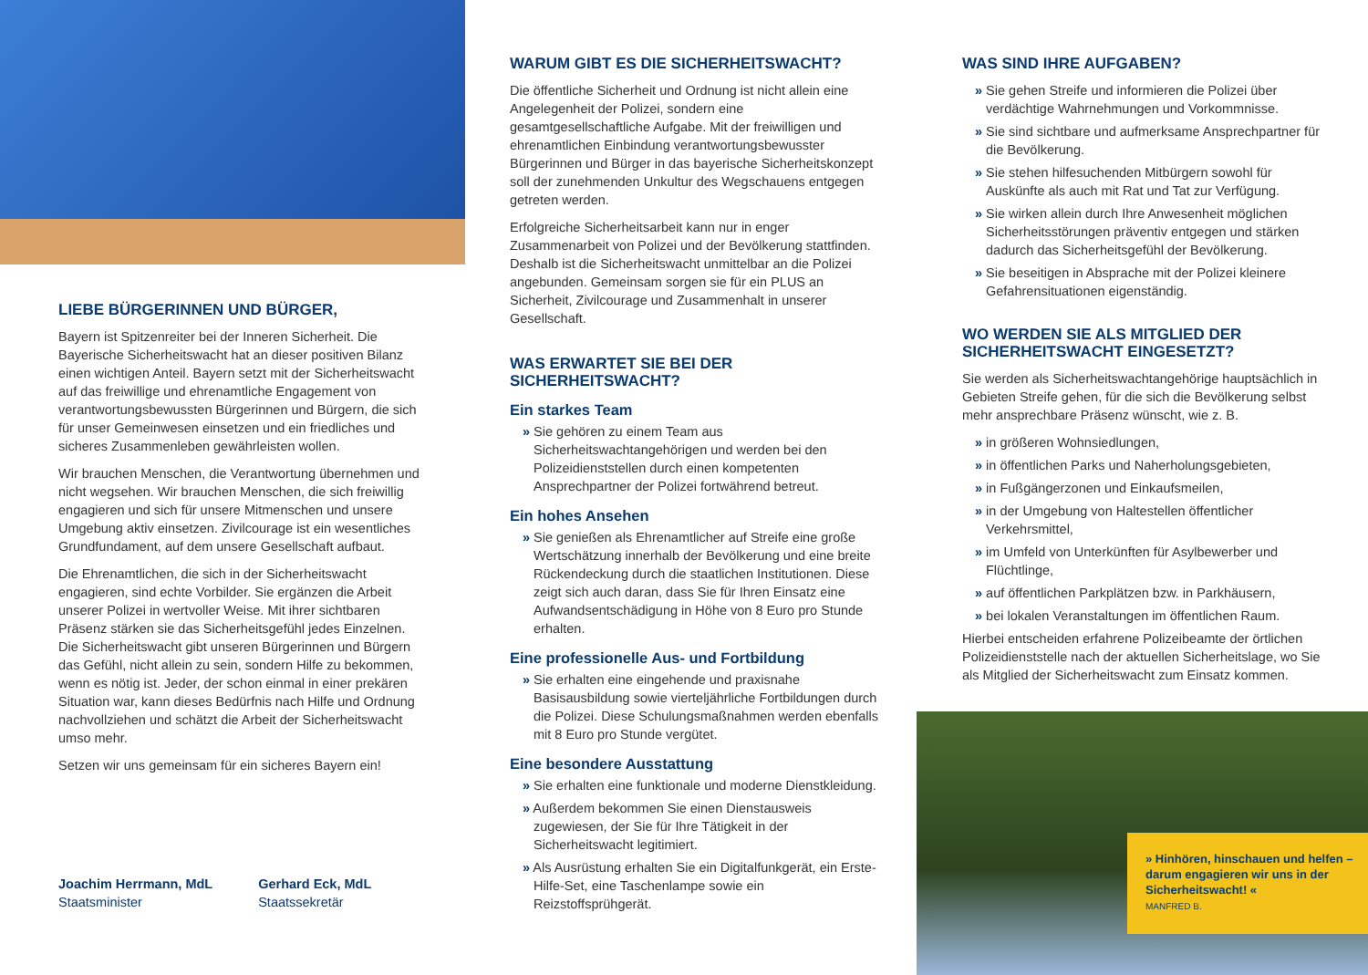LIEBE BÜRGERINNEN UND BÜRGER,
Bayern ist Spitzenreiter bei der Inneren Sicherheit. Die Bayerische Sicherheitswacht hat an dieser positiven Bilanz einen wichtigen Anteil. Bayern setzt mit der Sicherheitswacht auf das freiwillige und ehrenamtliche Engagement von verantwortungsbewussten Bürgerinnen und Bürgern, die sich für unser Gemeinwesen einsetzen und ein friedliches und sicheres Zusammenleben gewährleisten wollen.
Wir brauchen Menschen, die Verantwortung übernehmen und nicht wegsehen. Wir brauchen Menschen, die sich freiwillig engagieren und sich für unsere Mitmenschen und unsere Umgebung aktiv einsetzen. Zivilcourage ist ein wesentliches Grundfundament, auf dem unsere Gesellschaft aufbaut.
Die Ehrenamtlichen, die sich in der Sicherheitswacht engagieren, sind echte Vorbilder. Sie ergänzen die Arbeit unserer Polizei in wertvoller Weise. Mit ihrer sichtbaren Präsenz stärken sie das Sicherheitsgefühl jedes Einzelnen. Die Sicherheitswacht gibt unseren Bürgerinnen und Bürgern das Gefühl, nicht allein zu sein, sondern Hilfe zu bekommen, wenn es nötig ist. Jeder, der schon einmal in einer prekären Situation war, kann dieses Bedürfnis nach Hilfe und Ordnung nachvollziehen und schätzt die Arbeit der Sicherheitswacht umso mehr.
Setzen wir uns gemeinsam für ein sicheres Bayern ein!
Joachim Herrmann, MdL
Staatsminister
Gerhard Eck, MdL
Staatssekretär
WARUM GIBT ES DIE SICHERHEITSWACHT?
Die öffentliche Sicherheit und Ordnung ist nicht allein eine Angelegenheit der Polizei, sondern eine gesamtgesellschaftliche Aufgabe. Mit der freiwilligen und ehrenamtlichen Einbindung verantwortungsbewusster Bürgerinnen und Bürger in das bayerische Sicherheitskonzept soll der zunehmenden Unkultur des Wegschauens entgegen getreten werden.
Erfolgreiche Sicherheitsarbeit kann nur in enger Zusammenarbeit von Polizei und der Bevölkerung stattfinden. Deshalb ist die Sicherheitswacht unmittelbar an die Polizei angebunden. Gemeinsam sorgen sie für ein PLUS an Sicherheit, Zivilcourage und Zusammenhalt in unserer Gesellschaft.
WAS ERWARTET SIE BEI DER
SICHERHEITSWACHT?
Ein starkes Team
» Sie gehören zu einem Team aus Sicherheitswachtangehörigen und werden bei den Polizeidienststellen durch einen kompetenten Ansprechpartner der Polizei fortwährend betreut.
Ein hohes Ansehen
» Sie genießen als Ehrenamtlicher auf Streife eine große Wertschätzung innerhalb der Bevölkerung und eine breite Rückendeckung durch die staatlichen Institutionen. Diese zeigt sich auch daran, dass Sie für Ihren Einsatz eine Aufwandsentschädigung in Höhe von 8 Euro pro Stunde erhalten.
Eine professionelle Aus- und Fortbildung
» Sie erhalten eine eingehende und praxisnahe Basisausbildung sowie vierteljährliche Fortbildungen durch die Polizei. Diese Schulungsmaßnahmen werden ebenfalls mit 8 Euro pro Stunde vergütet.
Eine besondere Ausstattung
» Sie erhalten eine funktionale und moderne Dienstkleidung.
» Außerdem bekommen Sie einen Dienstausweis zugewiesen, der Sie für Ihre Tätigkeit in der Sicherheitswacht legitimiert.
» Als Ausrüstung erhalten Sie ein Digitalfunkgerät, ein Erste-Hilfe-Set, eine Taschenlampe sowie ein Reizstoffsprühgerät.
WAS SIND IHRE AUFGABEN?
» Sie gehen Streife und informieren die Polizei über verdächtige Wahrnehmungen und Vorkommnisse.
» Sie sind sichtbare und aufmerksame Ansprechpartner für die Bevölkerung.
» Sie stehen hilfesuchenden Mitbürgern sowohl für Auskünfte als auch mit Rat und Tat zur Verfügung.
» Sie wirken allein durch Ihre Anwesenheit möglichen Sicherheitsstörungen präventiv entgegen und stärken dadurch das Sicherheitsgefühl der Bevölkerung.
» Sie beseitigen in Absprache mit der Polizei kleinere Gefahrensituationen eigenständig.
WO WERDEN SIE ALS MITGLIED DER SICHERHEITSWACHT EINGESETZT?
Sie werden als Sicherheitswachtangehörige hauptsächlich in Gebieten Streife gehen, für die sich die Bevölkerung selbst mehr ansprechbare Präsenz wünscht, wie z. B.
» in größeren Wohnsiedlungen,
» in öffentlichen Parks und Naherholungsgebieten,
» in Fußgängerzonen und Einkaufsmeilen,
» in der Umgebung von Haltestellen öffentlicher Verkehrsmittel,
» im Umfeld von Unterkünften für Asylbewerber und Flüchtlinge,
» auf öffentlichen Parkplätzen bzw. in Parkhäusern,
» bei lokalen Veranstaltungen im öffentlichen Raum.
Hierbei entscheiden erfahrene Polizeibeamte der örtlichen Polizeidienststelle nach der aktuellen Sicherheitslage, wo Sie als Mitglied der Sicherheitswacht zum Einsatz kommen.
» Hinhören, hinschauen und helfen – darum engagieren wir uns in der Sicherheitswacht! «
MANFRED B.